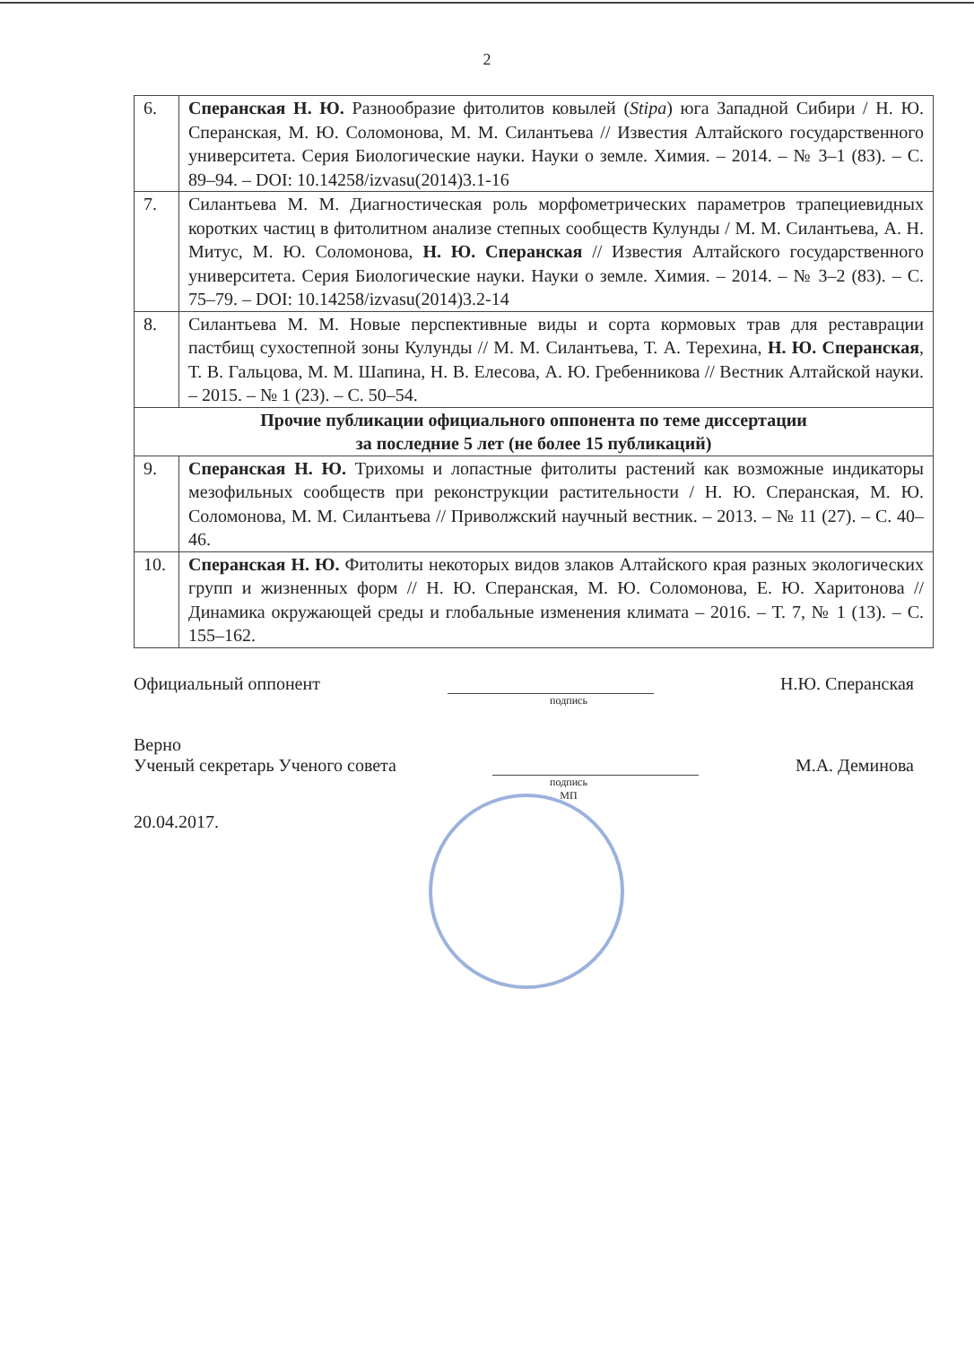2
| 6. | Сперанская Н. Ю. Разнообразие фитолитов ковылей ( Stipa ) юга Западной Сибири / Н. Ю. Сперанская, М. Ю. Соломонова, М. М. Силантьева // Известия Алтайского государственного университета. Серия Биологические науки. Науки о земле. Химия. – 2014. – № 3–1 (83). – С. 89–94. – DOI: 10.14258/izvasu(2014)3.1-16 |
| 7. | Силантьева М. М. Диагностическая роль морфометрических параметров трапециевидных коротких частиц в фитолитном анализе степных сообществ Кулунды / М. М. Силантьева, А. Н. Митус, М. Ю. Соломонова, Н. Ю. Сперанская // Известия Алтайского государственного университета. Серия Биологические науки. Науки о земле. Химия. – 2014. – № 3–2 (83). – С. 75–79. – DOI: 10.14258/izvasu(2014)3.2-14 |
| 8. | Силантьева М. М. Новые перспективные виды и сорта кормовых трав для реставрации пастбищ сухостепной зоны Кулунды // М. М. Силантьева, Т. А. Терехина, Н. Ю. Сперанская , Т. В. Гальцова, М. М. Шапина, Н. В. Елесова, А. Ю. Гребенникова // Вестник Алтайской науки. – 2015. – № 1 (23). – С. 50–54. |
| Прочие публикации официального оппонента по теме диссертации за последние 5 лет (не более 15 публикаций) | |
| 9. | Сперанская Н. Ю. Трихомы и лопастные фитолиты растений как возможные индикаторы мезофильных сообществ при реконструкции растительности / Н. Ю. Сперанская, М. Ю. Соломонова, М. М. Силантьева // Приволжский научный вестник. – 2013. – № 11 (27). – С. 40–46. |
| 10. | Сперанская Н. Ю. Фитолиты некоторых видов злаков Алтайского края разных экологических групп и жизненных форм // Н. Ю. Сперанская, М. Ю. Соломонова, Е. Ю. Харитонова // Динамика окружающей среды и глобальные изменения климата – 2016. – Т. 7, № 1 (13). – С. 155–162. |
Официальный оппонент Н.Ю. Сперанская
подпись
Верно
Ученый секретарь Ученого совета М.А. Деминова
подпись
МП
20.04.2017.